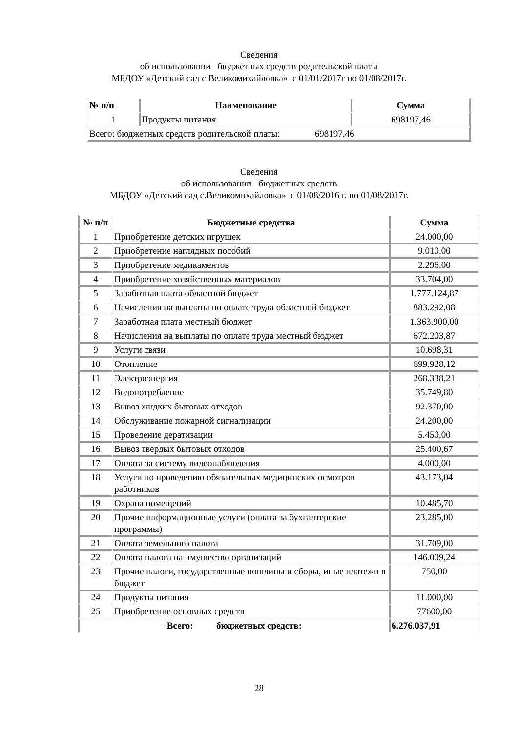Сведения
об использовании бюджетных средств родительской платы
МБДОУ «Детский сад с.Великомихайловка» с 01/01/2017г по 01/08/2017г.
| № п/п | Наименование | Сумма |
| --- | --- | --- |
| 1 | Продукты питания | 698197,46 |
| Всего: бюджетных средств родительской платы: 698197,46 | | |
Сведения
об использовании бюджетных средств
МБДОУ «Детский сад с.Великомихайловка» с 01/08/2016 г. по 01/08/2017г.
| № п/п | Бюджетные средства | Сумма |
| --- | --- | --- |
| 1 | Приобретение детских игрушек | 24.000,00 |
| 2 | Приобретение наглядных пособий | 9.010,00 |
| 3 | Приобретение медикаментов | 2.296,00 |
| 4 | Приобретение хозяйственных материалов | 33.704,00 |
| 5 | Заработная плата областной бюджет | 1.777.124,87 |
| 6 | Начисления на выплаты по оплате труда областной бюджет | 883.292,08 |
| 7 | Заработная плата местный бюджет | 1.363.900,00 |
| 8 | Начисления на выплаты по оплате труда местный бюджет | 672.203,87 |
| 9 | Услуги связи | 10.698,31 |
| 10 | Отопление | 699.928,12 |
| 11 | Электроэнергия | 268.338,21 |
| 12 | Водопотребление | 35.749,80 |
| 13 | Вывоз жидких бытовых отходов | 92.370,00 |
| 14 | Обслуживание пожарной сигнализации | 24.200,00 |
| 15 | Проведение дератизации | 5.450,00 |
| 16 | Вывоз твердых бытовых отходов | 25.400,67 |
| 17 | Оплата за систему видеонаблюдения | 4.000,00 |
| 18 | Услуги по проведению обязательных медицинских осмотров работников | 43.173,04 |
| 19 | Охрана помещений | 10.485,70 |
| 20 | Прочие информационные услуги (оплата за бухгалтерские программы) | 23.285,00 |
| 21 | Оплата земельного налога | 31.709,00 |
| 22 | Оплата налога на имущество организаций | 146.009,24 |
| 23 | Прочие налоги, государственные пошлины и сборы, иные платежи в бюджет | 750,00 |
| 24 | Продукты питания | 11.000,00 |
| 25 | Приобретение основных средств | 77600,00 |
| Всего: бюджетных средств: | | 6.276.037,91 |
28